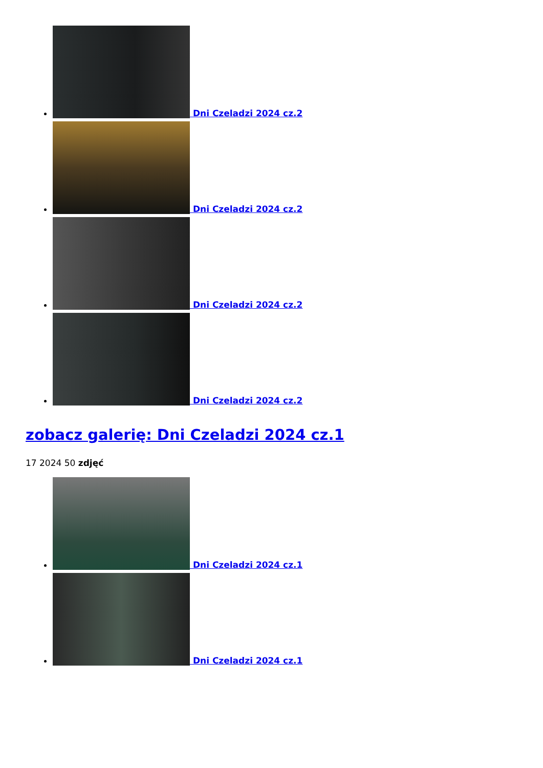Dni Czeladzi 2024 cz.2
Dni Czeladzi 2024 cz.2
Dni Czeladzi 2024 cz.2
Dni Czeladzi 2024 cz.2
zobacz galerię: Dni Czeladzi 2024 cz.1
17 2024 50 zdjęć
Dni Czeladzi 2024 cz.1
Dni Czeladzi 2024 cz.1